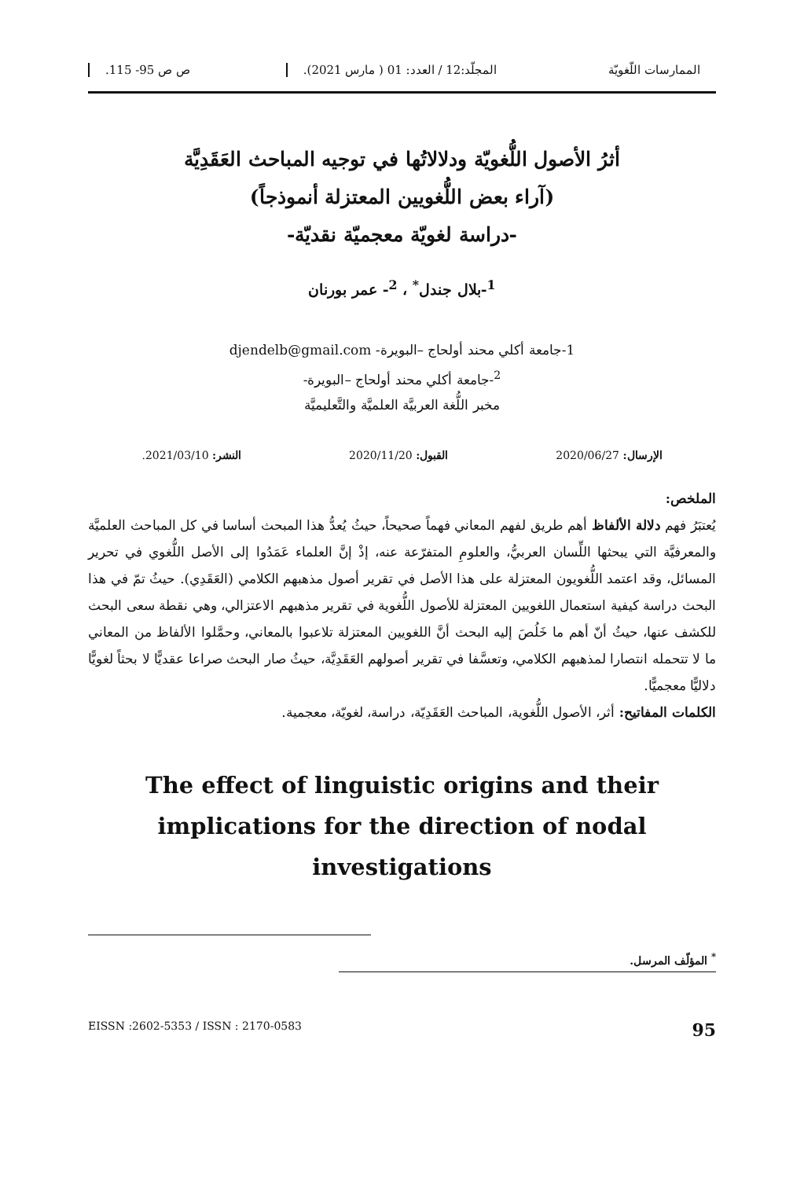الممارسات اللّغويّة المجلّد:12 / العدد: 01 ( مارس 2021). ص ص 95- 115.
أثرُ الأصول اللُّغويّة ودلالاتُها في توجيه المباحث العَقَدِيَّة
(آراء بعض اللُّغويين المعتزلة أنموذجاً)
-دراسة لغويّة معجميّة نقديّة-
<sup>1</sup>-بلال جندل<sup>*</sup> ، <sup>2</sup>- عمر بورنان
1-جامعة أكلي محند أولحاج –البويرة- djendelb@gmail.com
<sup>2</sup>-جامعة أكلي محند أولحاج –البويرة-
مخبر اللُّغة العربيَّة العلميَّة والتَّعليميَّة
الإرسال: 2020/06/27 القبول: 2020/11/20 النشر: 2021/03/10.
الملخص:
يُعتبَرُ فهم دلالة الألفاظ أهم طريق لفهم المعاني فهماً صحيحاً، حيثُ يُعدُّ هذا المبحث أساسا في كل المباحث العلميَّة والمعرفيَّة التي يبحثها اللِّسان العربيُّ، والعلومِ المتفرّعة عنه، إذْ إنَّ العلماء عَمَدُوا إلى الأصل اللُّغوي في تحرير المسائل، وقد اعتمد اللُّغويون المعتزلة على هذا الأصل في تقرير أصول مذهبهم الكلامي (العَقَدِي). حيثُ تمّ في هذا البحث دراسة كيفية استعمال اللغويين المعتزلة للأصول اللُّغوية في تقرير مذهبهم الاعتزالي، وهي نقطة سعى البحث للكشف عنها، حيثُ أنّ أهم ما خَلُصَ إليه البحث أنَّ اللغويين المعتزلة تلاعبوا بالمعاني، وحمَّلوا الألفاظ من المعاني ما لا تتحمله انتصارا لمذهبهم الكلامي، وتعسَّفا في تقرير أصولهم العَقَدِيَّة، حيثُ صار البحث صراعا عقديًّا لا بحثاً لغويًّا دلاليًّا معجميًّا.
الكلمات المفاتيح: أثر، الأصول اللُّغوية، المباحث العَقَدِيّة، دراسة، لغويّة، معجمية.
The effect of linguistic origins and their implications for the direction of nodal investigations
<sup>*</sup> المؤلّف المرسل.
EISSN :2602-5353 / ISSN : 2170-0583 95